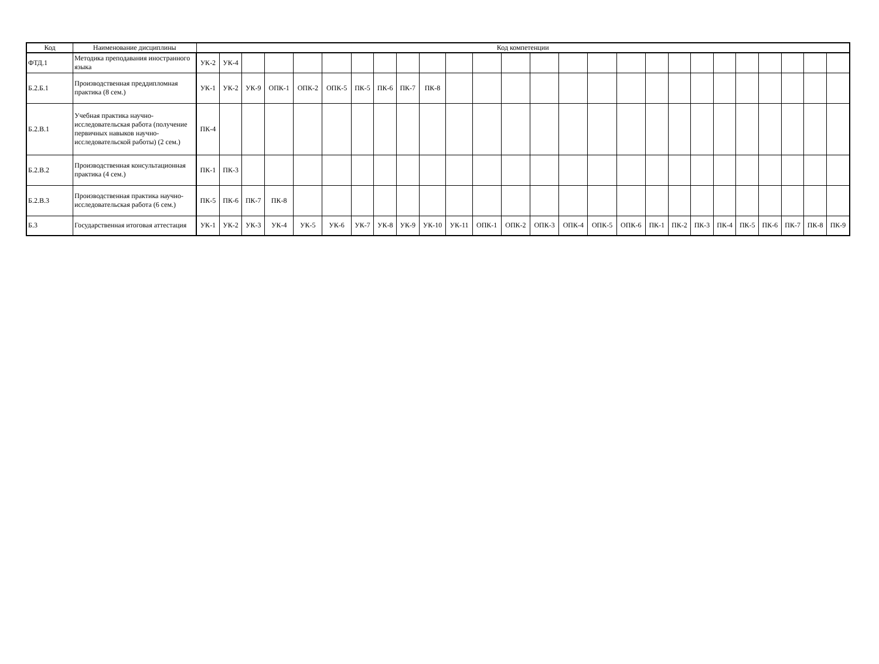| Код | Наименование дисциплины | Код компетенции | | | | | | | | | | | | | | | | | | | | | | | | | |
| --- | --- | --- | --- | --- | --- | --- | --- | --- | --- | --- | --- | --- | --- | --- | --- | --- | --- | --- | --- | --- | --- | --- | --- | --- | --- | --- | --- |
| ФТД.1 | Методика преподавания иностранного языка | УК-2 | УК-4 | | | | | | | | | | | | | | | | | | | | | | | | |
| Б.2.Б.1 | Производственная преддипломная практика (8 сем.) | УК-1 | УК-2 | УК-9 | ОПК-1 | ОПК-2 | ОПК-5 | ПК-5 | ПК-6 | ПК-7 | ПК-8 | | | | | | | | | | | | | | | | |
| Б.2.В.1 | Учебная практика научно-исследовательская работа (получение первичных навыков научно-исследовательской работы) (2 сем.) | ПК-4 | | | | | | | | | | | | | | | | | | | | | | | | | |
| Б.2.В.2 | Производственная консультационная практика (4 сем.) | ПК-1 | ПК-3 | | | | | | | | | | | | | | | | | | | | | | | | |
| Б.2.В.3 | Производственная практика научно-исследовательская работа (6 сем.) | ПК-5 | ПК-6 | ПК-7 | ПК-8 | | | | | | | | | | | | | | | | | | | | | | |
| Б.3 | Государственная итоговая аттестация | УК-1 | УК-2 | УК-3 | УК-4 | УК-5 | УК-6 | УК-7 | УК-8 | УК-9 | УК-10 | УК-11 | ОПК-1 | ОПК-2 | ОПК-3 | ОПК-4 | ОПК-5 | ОПК-6 | ПК-1 | ПК-2 | ПК-3 | ПК-4 | ПК-5 | ПК-6 | ПК-7 | ПК-8 | ПК-9 |